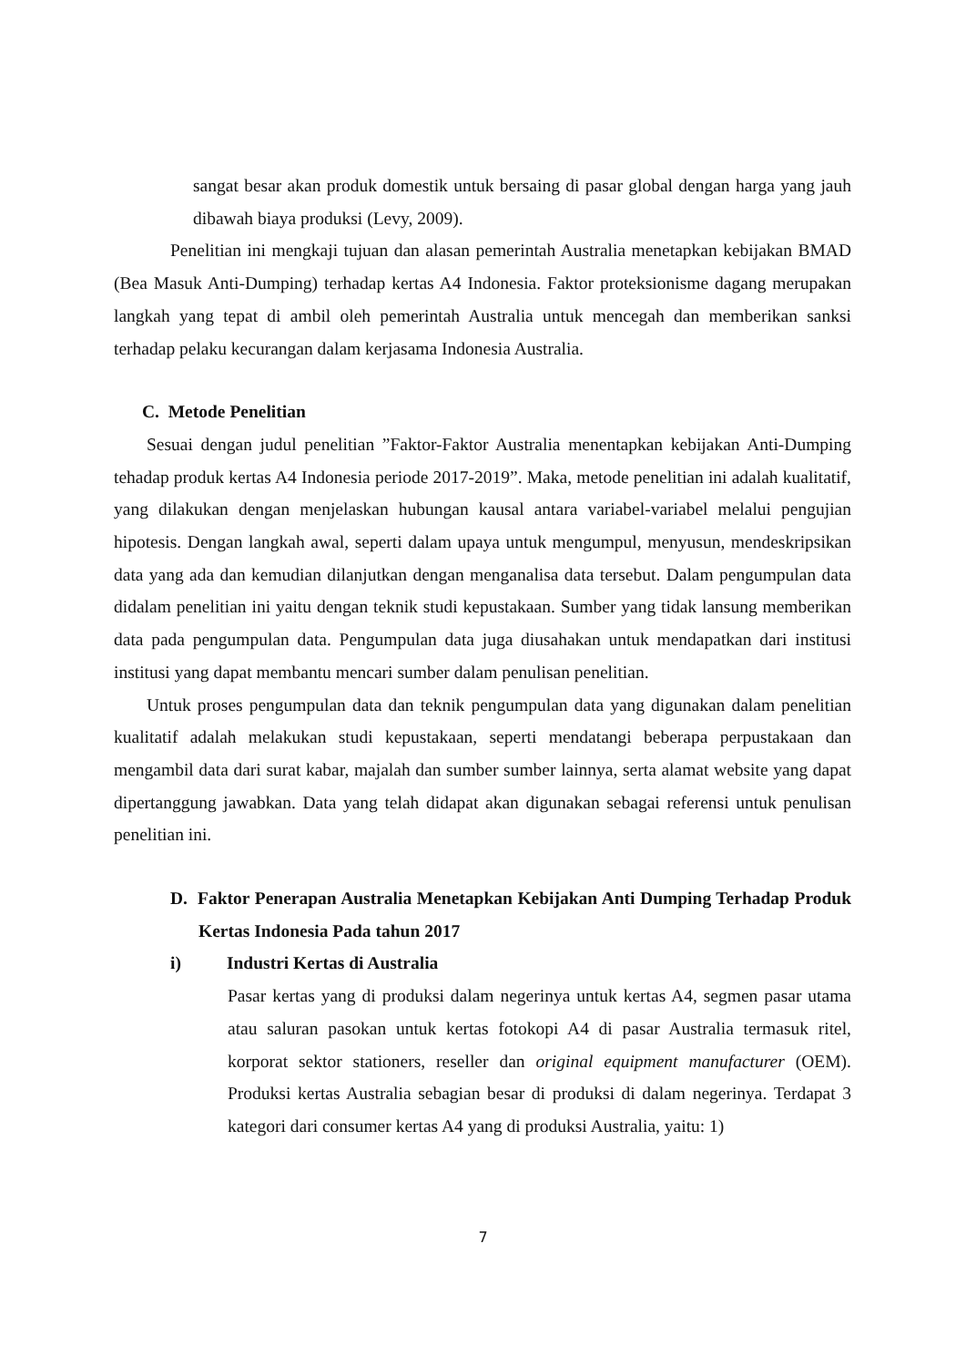sangat besar akan produk domestik untuk bersaing di pasar global dengan harga yang jauh dibawah biaya produksi (Levy, 2009).
Penelitian ini mengkaji tujuan dan alasan pemerintah Australia menetapkan kebijakan BMAD (Bea Masuk Anti-Dumping) terhadap kertas A4 Indonesia. Faktor proteksionisme dagang merupakan langkah yang tepat di ambil oleh pemerintah Australia untuk mencegah dan memberikan sanksi terhadap pelaku kecurangan dalam kerjasama Indonesia Australia.
C. Metode Penelitian
Sesuai dengan judul penelitian ”Faktor-Faktor Australia menentapkan kebijakan Anti-Dumping tehadap produk kertas A4 Indonesia periode 2017-2019”. Maka, metode penelitian ini adalah kualitatif, yang dilakukan dengan menjelaskan hubungan kausal antara variabel-variabel melalui pengujian hipotesis. Dengan langkah awal, seperti dalam upaya untuk mengumpul, menyusun, mendeskripsikan data yang ada dan kemudian dilanjutkan dengan menganalisa data tersebut. Dalam pengumpulan data didalam penelitian ini yaitu dengan teknik studi kepustakaan. Sumber yang tidak lansung memberikan data pada pengumpulan data. Pengumpulan data juga diusahakan untuk mendapatkan dari institusi institusi yang dapat membantu mencari sumber dalam penulisan penelitian.
Untuk proses pengumpulan data dan teknik pengumpulan data yang digunakan dalam penelitian kualitatif adalah melakukan studi kepustakaan, seperti mendatangi beberapa perpustakaan dan mengambil data dari surat kabar, majalah dan sumber sumber lainnya, serta alamat website yang dapat dipertanggung jawabkan. Data yang telah didapat akan digunakan sebagai referensi untuk penulisan penelitian ini.
D. Faktor Penerapan Australia Menetapkan Kebijakan Anti Dumping Terhadap Produk Kertas Indonesia Pada tahun 2017
i) Industri Kertas di Australia
Pasar kertas yang di produksi dalam negerinya untuk kertas A4, segmen pasar utama atau saluran pasokan untuk kertas fotokopi A4 di pasar Australia termasuk ritel, korporat sektor stationers, reseller dan original equipment manufacturer (OEM). Produksi kertas Australia sebagian besar di produksi di dalam negerinya. Terdapat 3 kategori dari consumer kertas A4 yang di produksi Australia, yaitu: 1)
7